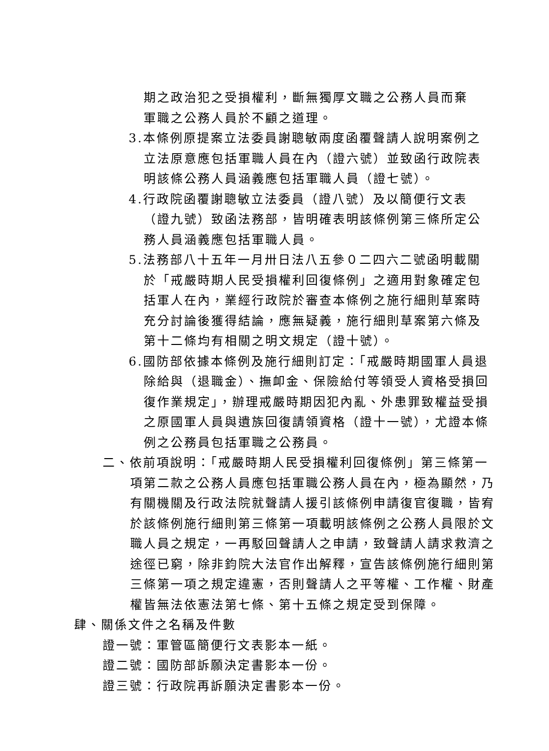期之政治犯之受損權利，斷無獨厚文職之公務人員而棄軍職之公務人員於不顧之道理。
3.本條例原提案立法委員謝聰敏兩度函覆聲請人說明案例之立法原意應包括軍職人員在內（證六號）並致函行政院表明該條公務人員涵義應包括軍職人員（證七號）。
4.行政院函覆謝聰敏立法委員（證八號）及以簡便行文表（證九號）致函法務部，皆明確表明該條例第三條所定公務人員涵義應包括軍職人員。
5.法務部八十五年一月卅日法八五參０二四六二號函明載關於「戒嚴時期人民受損權利回復條例」之適用對象確定包括軍人在內，業經行政院於審查本條例之施行細則草案時充分討論後獲得結論，應無疑義，施行細則草案第六條及第十二條均有相關之明文規定（證十號）。
6.國防部依據本條例及施行細則訂定：「戒嚴時期國軍人員退除給與（退職金）、撫卹金、保險給付等領受人資格受損回復作業規定」，辦理戒嚴時期因犯內亂、外患罪致權益受損之原國軍人員與遺族回復請領資格（證十一號），尤證本條例之公務員包括軍職之公務員。
二、依前項說明：「戒嚴時期人民受損權利回復條例」第三條第一項第二款之公務人員應包括軍職公務人員在內，極為顯然，乃有關機關及行政法院就聲請人援引該條例申請復官復職，皆宥於該條例施行細則第三條第一項載明該條例之公務人員限於文職人員之規定，一再駁回聲請人之申請，致聲請人請求救濟之途徑已窮，除非鈞院大法官作出解釋，宣告該條例施行細則第三條第一項之規定違憲，否則聲請人之平等權、工作權、財產權皆無法依憲法第七條、第十五條之規定受到保障。
肆、關係文件之名稱及件數
證一號：軍管區簡便行文表影本一紙。
證二號：國防部訴願決定書影本一份。
證三號：行政院再訴願決定書影本一份。